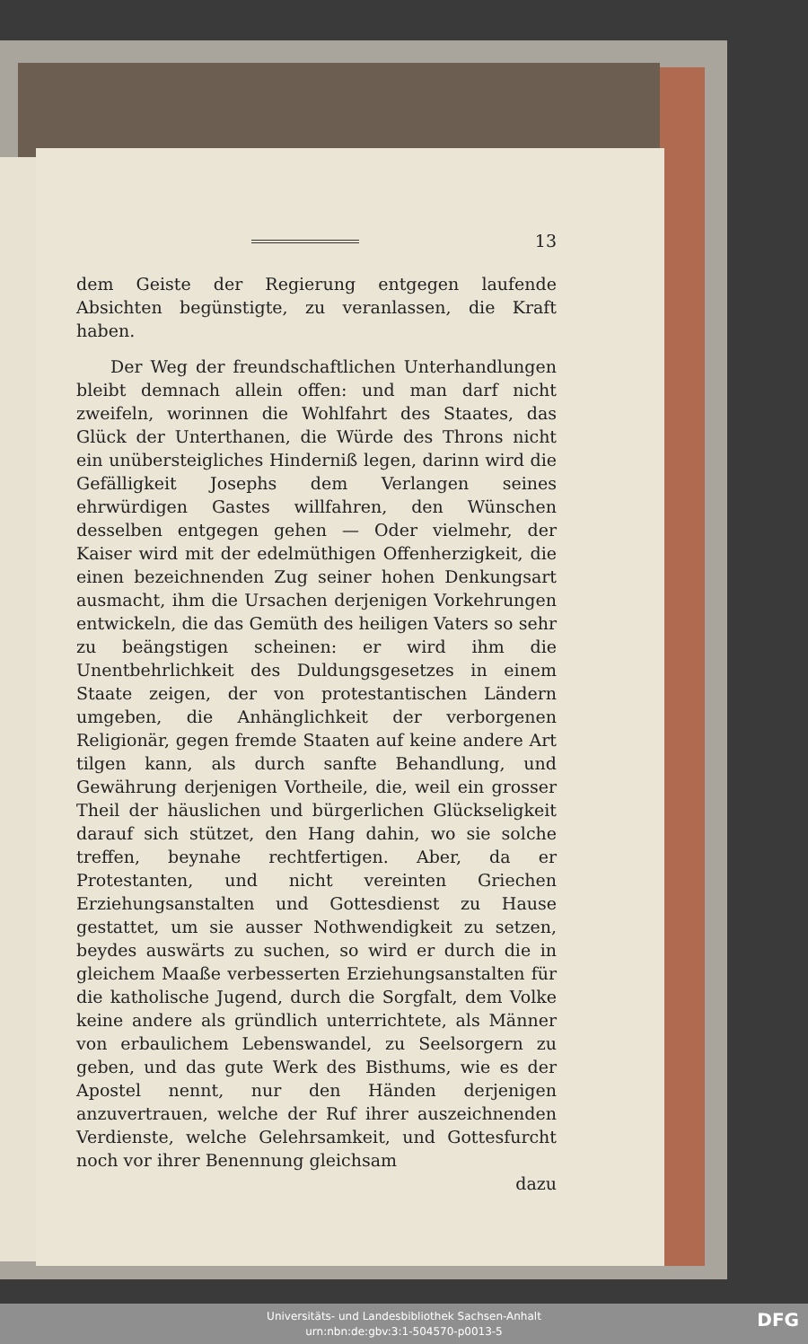13
dem Geiste der Regierung entgegen laufende Absichten begünstigte, zu veranlassen, die Kraft haben.
Der Weg der freundschaftlichen Unterhandlungen bleibt demnach allein offen: und man darf nicht zweifeln, worinnen die Wohlfahrt des Staates, das Glück der Unterthanen, die Würde des Throns nicht ein unübersteigliches Hinderniß legen, darinn wird die Gefälligkeit Josephs dem Verlangen seines ehrwürdigen Gastes willfahren, den Wünschen desselben entgegen gehen — Oder vielmehr, der Kaiser wird mit der edelmüthigen Offenherzigkeit, die einen bezeichnenden Zug seiner hohen Denkungsart ausmacht, ihm die Ursachen derjenigen Vorkehrungen entwickeln, die das Gemüth des heiligen Vaters so sehr zu beängstigen scheinen: er wird ihm die Unentbehrlichkeit des Duldungsgesetzes in einem Staate zeigen, der von protestantischen Ländern umgeben, die Anhänglichkeit der verborgenen Religionär, gegen fremde Staaten auf keine andere Art tilgen kann, als durch sanfte Behandlung, und Gewährung derjenigen Vortheile, die, weil ein grosser Theil der häuslichen und bürgerlichen Glückseligkeit darauf sich stützet, den Hang dahin, wo sie solche treffen, beynahe rechtfertigen. Aber, da er Protestanten, und nicht vereinten Griechen Erziehungsanstalten und Gottesdienst zu Hause gestattet, um sie ausser Nothwendigkeit zu setzen, beydes auswärts zu suchen, so wird er durch die in gleichem Maaße verbesserten Erziehungsanstalten für die katholische Jugend, durch die Sorgfalt, dem Volke keine andere als gründlich unterrichtete, als Männer von erbaulichem Lebenswandel, zu Seelsorgern zu geben, und das gute Werk des Bisthums, wie es der Apostel nennt, nur den Händen derjenigen anzuvertrauen, welche der Ruf ihrer auszeichnenden Verdienste, welche Gelehrsamkeit, und Gottesfurcht noch vor ihrer Benennung gleichsam
dazu
Universitäts- und Landesbibliothek Sachsen-Anhalt
urn:nbn:de:gbv:3:1-504570-p0013-5
DFG